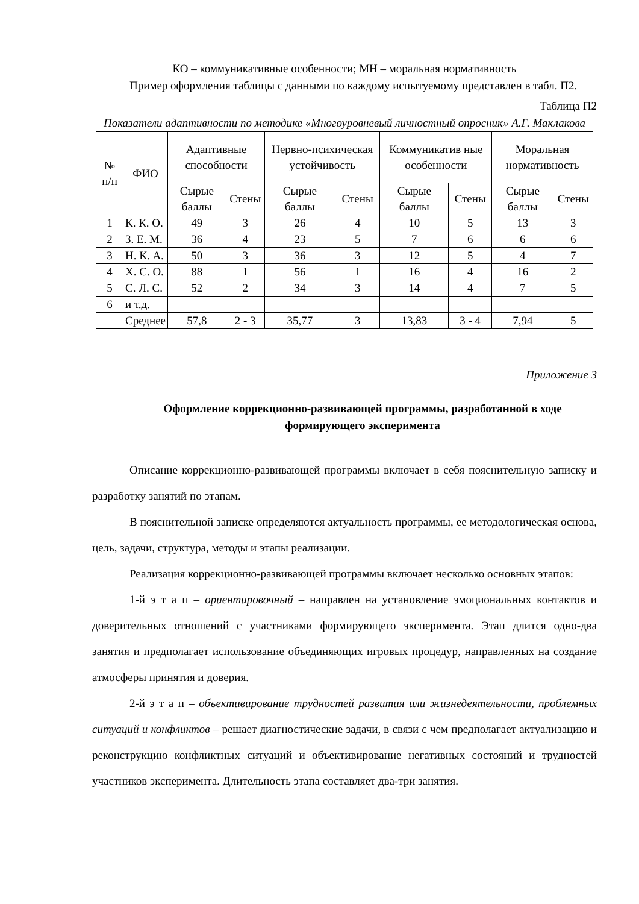КО – коммуникативные особенности; МН – моральная нормативность
Пример оформления таблицы с данными по каждому испытуемому представлен в табл. П2.
Таблица П2
Показатели адаптивности по методике «Многоуровневый личностный опросник» А.Г. Маклакова
| № п/п | ФИО | Адаптивные способности | | Нервно-психическая устойчивость | | Коммуникатив ные особенности | | Моральная нормативность | |
| --- | --- | --- | --- | --- | --- | --- | --- | --- | --- |
| | | Сырые баллы | Стены | Сырые баллы | Стены | Сырые баллы | Стены | Сырые баллы | Стены |
| 1 | К. К. О. | 49 | 3 | 26 | 4 | 10 | 5 | 13 | 3 |
| 2 | З. Е. М. | 36 | 4 | 23 | 5 | 7 | 6 | 6 | 6 |
| 3 | Н. К. А. | 50 | 3 | 36 | 3 | 12 | 5 | 4 | 7 |
| 4 | Х. С. О. | 88 | 1 | 56 | 1 | 16 | 4 | 16 | 2 |
| 5 | С. Л. С. | 52 | 2 | 34 | 3 | 14 | 4 | 7 | 5 |
| 6 | и т.д. | | | | | | | | |
| | Среднее | 57,8 | 2 - 3 | 35,77 | 3 | 13,83 | 3 - 4 | 7,94 | 5 |
Приложение 3
Оформление коррекционно-развивающей программы, разработанной в ходе формирующего эксперимента
Описание коррекционно-развивающей программы включает в себя пояснительную записку и разработку занятий по этапам.
В пояснительной записке определяются актуальность программы, ее методологическая основа, цель, задачи, структура, методы и этапы реализации.
Реализация коррекционно-развивающей программы включает несколько основных этапов:
1-й э т а п – ориентировочный – направлен на установление эмоциональных контактов и доверительных отношений с участниками формирующего эксперимента. Этап длится одно-два занятия и предполагает использование объединяющих игровых процедур, направленных на создание атмосферы принятия и доверия.
2-й э т а п – объективирование трудностей развития или жизнедеятельности, проблемных ситуаций и конфликтов – решает диагностические задачи, в связи с чем предполагает актуализацию и реконструкцию конфликтных ситуаций и объективирование негативных состояний и трудностей участников эксперимента. Длительность этапа составляет два-три занятия.